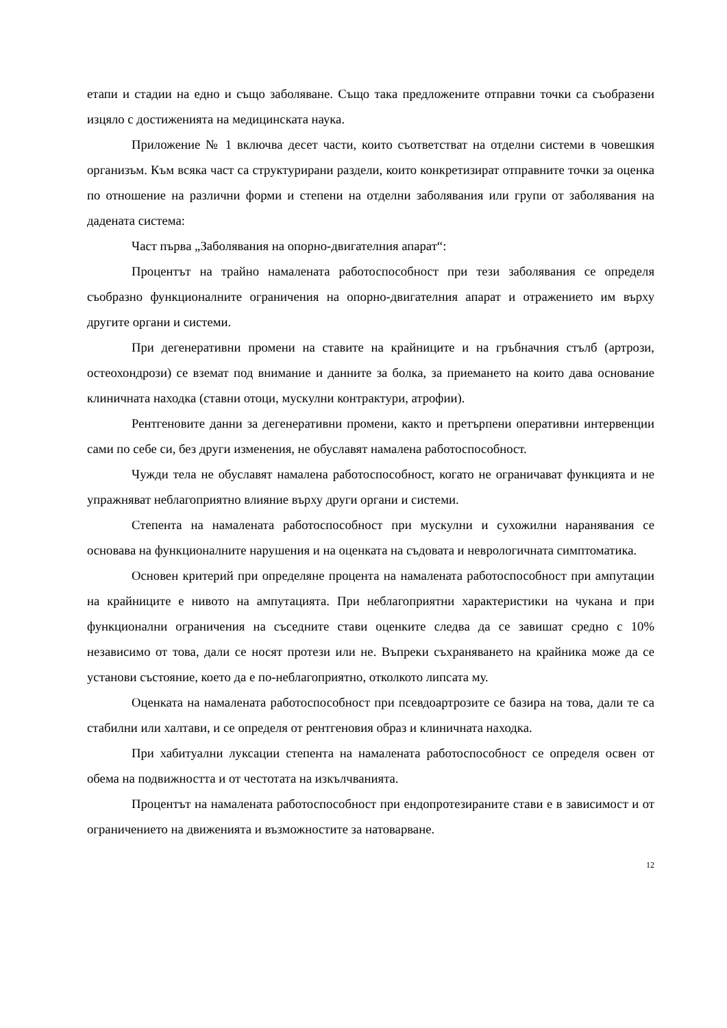етапи и стадии на едно и също заболяване. Също така предложените отправни точки са съобразени изцяло с достиженията на медицинската наука.
Приложение № 1 включва десет части, които съответстват на отделни системи в човешкия организъм. Към всяка част са структурирани раздели, които конкретизират отправните точки за оценка по отношение на различни форми и степени на отделни заболявания или групи от заболявания на дадената система:
Част първа „Заболявания на опорно-двигателния апарат“:
Процентът на трайно намалената работоспособност при тези заболявания се определя съобразно функционалните ограничения на опорно-двигателния апарат и отражението им върху другите органи и системи.
При дегенеративни промени на ставите на крайниците и на гръбначния стълб (артрози, остеохондрози) се вземат под внимание и данните за болка, за приемането на които дава основание клиничната находка (ставни отоци, мускулни контрактури, атрофии).
Рентгеновите данни за дегенеративни промени, както и претърпени оперативни интервенции сами по себе си, без други изменения, не обуславят намалена работоспособност.
Чужди тела не обуславят намалена работоспособност, когато не ограничават функцията и не упражняват неблагоприятно влияние върху други органи и системи.
Степента на намалената работоспособност при мускулни и сухожилни наранявания се основава на функционалните нарушения и на оценката на съдовата и неврологичната симптоматика.
Основен критерий при определяне процента на намалената работоспособност при ампутации на крайниците е нивото на ампутацията. При неблагоприятни характеристики на чукана и при функционални ограничения на съседните стави оценките следва да се завишат средно с 10% независимо от това, дали се носят протези или не. Въпреки съхраняването на крайника може да се установи състояние, което да е по-неблагоприятно, отколкото липсата му.
Оценката на намалената работоспособност при псевдоартрозите се базира на това, дали те са стабилни или халтави, и се определя от рентгеновия образ и клиничната находка.
При хабитуални луксации степента на намалената работоспособност се определя освен от обема на подвижността и от честотата на изкълчванията.
Процентът на намалената работоспособност при ендопротезираните стави е в зависимост и от ограничението на движенията и възможностите за натоварване.
12